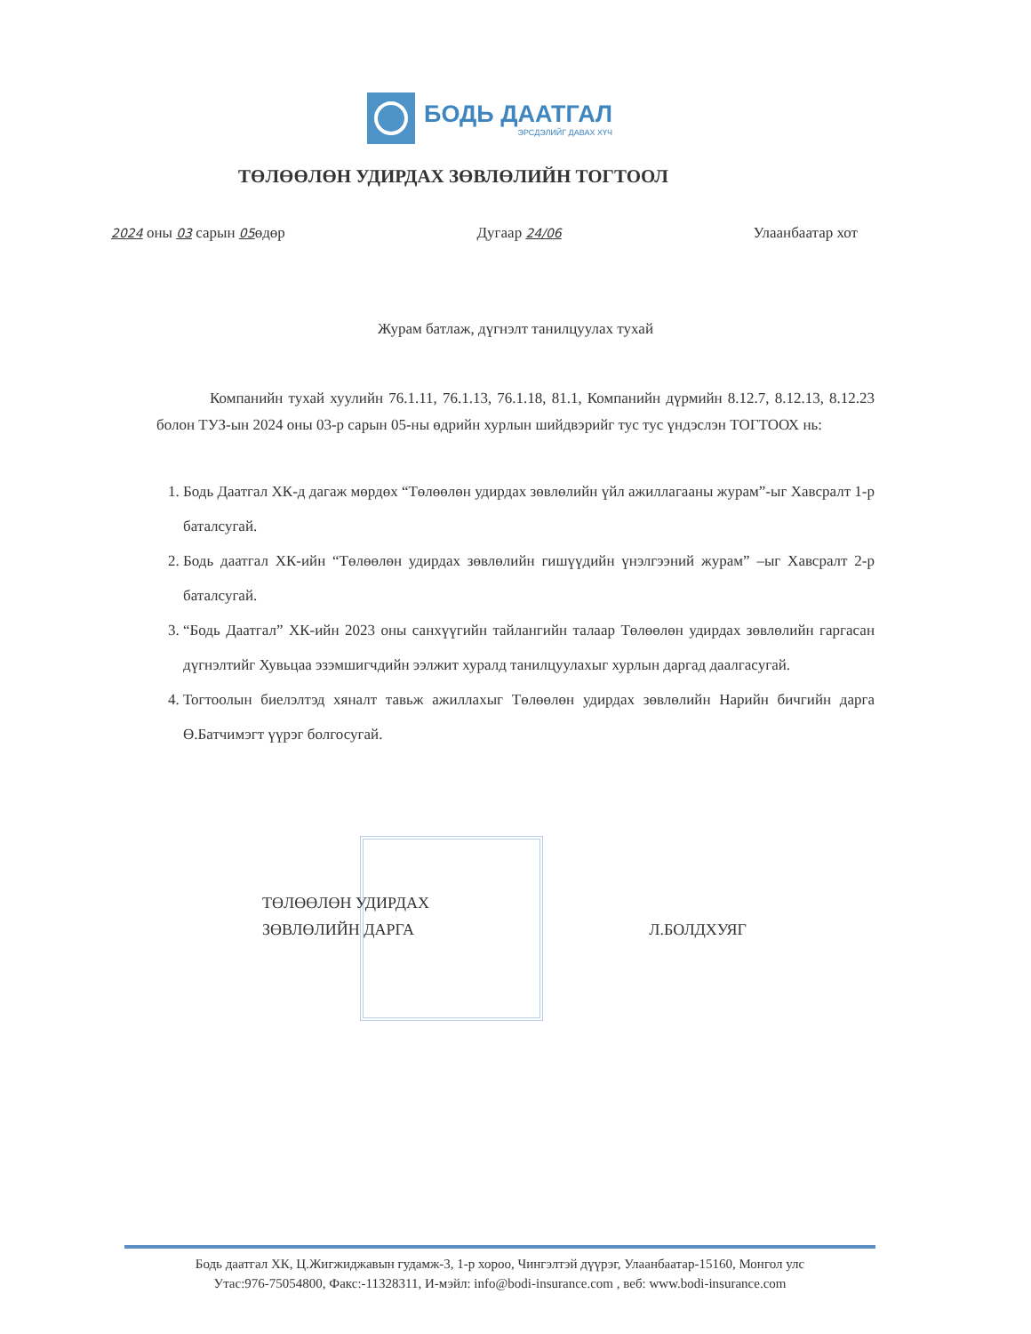БОДЬ ДААТГАЛ
ЭРСДЭЛИЙГ ДАВАХ ХҮЧ
ТӨЛӨӨЛӨН УДИРДАХ ЗӨВЛӨЛИЙН ТОГТООЛ
2024 оны 03 сарын 05өдөр Дугаар 24/06 Улаанбаатар хот
Журам батлаж, дүгнэлт танилцуулах тухай
Компанийн тухай хуулийн 76.1.11, 76.1.13, 76.1.18, 81.1, Компанийн дүрмийн 8.12.7, 8.12.13, 8.12.23 болон ТУЗ-ын 2024 оны 03-р сарын 05-ны өдрийн хурлын шийдвэрийг тус тус үндэслэн ТОГТООХ нь:
1. Бодь Даатгал ХК-д дагаж мөрдөх “Төлөөлөн удирдах зөвлөлийн үйл ажиллагааны журам”-ыг Хавсралт 1-р баталсугай.
2. Бодь даатгал ХК-ийн “Төлөөлөн удирдах зөвлөлийн гишүүдийн үнэлгээний журам” –ыг Хавсралт 2-р баталсугай.
3. “Бодь Даатгал” ХК-ийн 2023 оны санхүүгийн тайлангийн талаар Төлөөлөн удирдах зөвлөлийн гаргасан дүгнэлтийг Хувьцаа эзэмшигчдийн ээлжит хуралд танилцуулахыг хурлын даргад даалгасугай.
4. Тогтоолын биелэлтэд хяналт тавьж ажиллахыг Төлөөлөн удирдах зөвлөлийн Нарийн бичгийн дарга Ө.Батчимэгт үүрэг болгосугай.
ТӨЛӨӨЛӨН УДИРДАХ
ЗӨВЛӨЛИЙН ДАРГА
Л.БОЛДХУЯГ
Бодь даатгал ХК, Ц.Жигжиджавын гудамж-3, 1-р хороо, Чингэлтэй дүүрэг, Улаанбаатар-15160, Монгол улс
Утас:976-75054800, Факс:-11328311, И-мэйл: info@bodi-insurance.com , веб: www.bodi-insurance.com